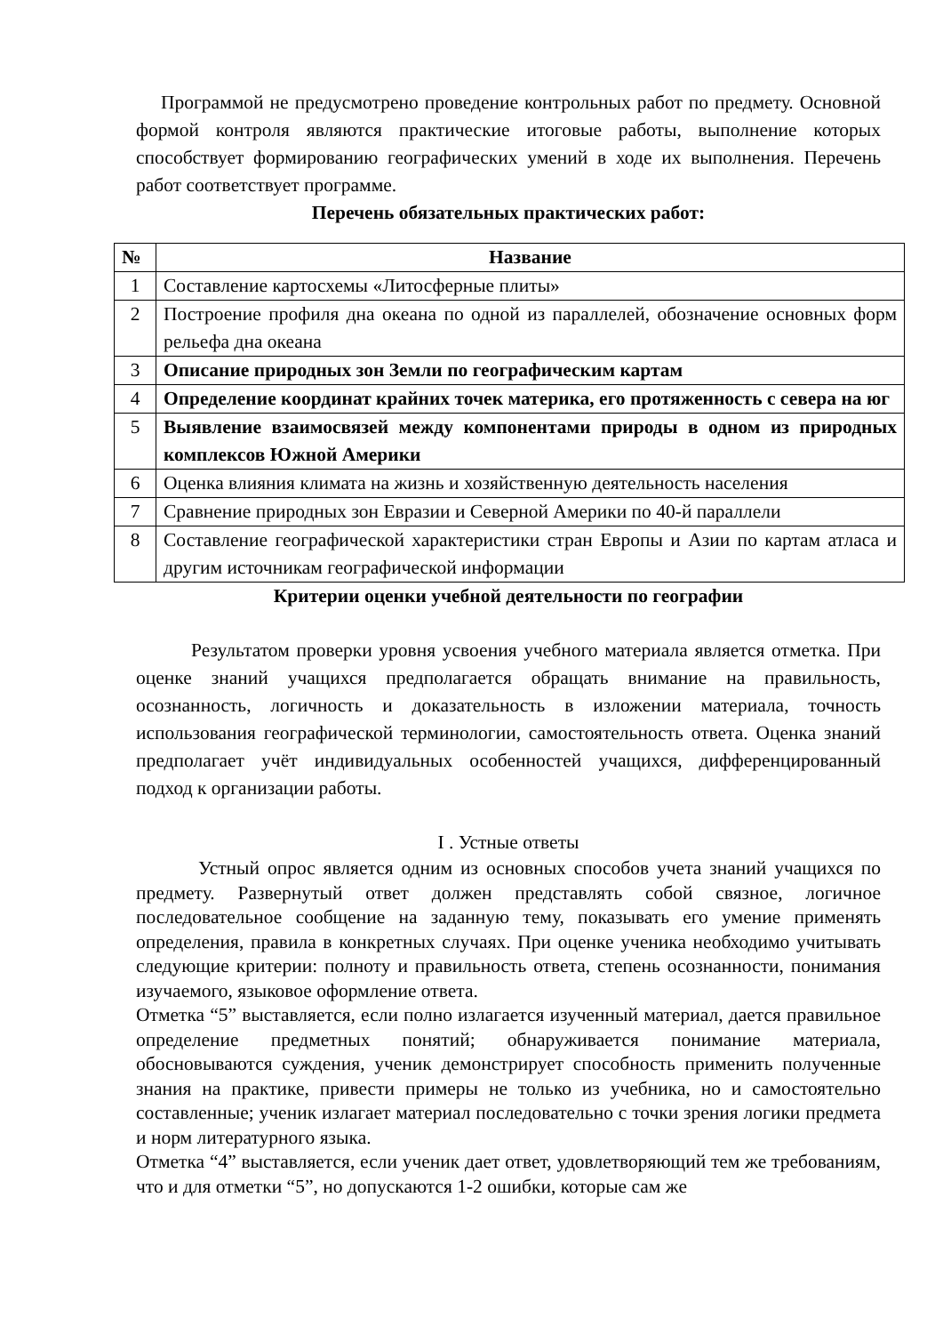Программой не предусмотрено проведение контрольных работ по предмету. Основной формой контроля являются практические итоговые работы, выполнение которых способствует формированию географических умений в ходе их выполнения. Перечень работ соответствует программе.
Перечень обязательных практических работ:
| № | Название |
| --- | --- |
| 1 | Составление картосхемы «Литосферные плиты» |
| 2 | Построение профиля дна океана по одной из параллелей, обозначение основных форм рельефа дна океана |
| 3 | Описание природных зон Земли по географическим картам |
| 4 | Определение координат крайних точек материка, его протяженность с севера на юг |
| 5 | Выявление взаимосвязей между компонентами природы в одном из природных комплексов Южной Америки |
| 6 | Оценка влияния климата на жизнь и хозяйственную деятельность населения |
| 7 | Сравнение природных зон Евразии и Северной Америки по 40-й параллели |
| 8 | Составление географической характеристики стран Европы и Азии по картам атласа и другим источникам географической информации |
Критерии оценки учебной деятельности по географии
Результатом проверки уровня усвоения учебного материала является отметка. При оценке знаний учащихся предполагается обращать внимание на правильность, осознанность, логичность и доказательность в изложении материала, точность использования географической терминологии, самостоятельность ответа. Оценка знаний предполагает учёт индивидуальных особенностей учащихся, дифференцированный подход к организации работы.
I . Устные ответы
Устный опрос является одним из основных способов учета знаний учащихся по предмету. Развернутый ответ должен представлять собой связное, логичное последовательное сообщение на заданную тему, показывать его умение применять определения, правила в конкретных случаях. При оценке ученика необходимо учитывать следующие критерии: полноту и правильность ответа, степень осознанности, понимания изучаемого, языковое оформление ответа.
Отметка “5” выставляется, если полно излагается изученный материал, дается правильное определение предметных понятий; обнаруживается понимание материала, обосновываются суждения, ученик демонстрирует способность применить полученные знания на практике, привести примеры не только из учебника, но и самостоятельно составленные; ученик излагает материал последовательно с точки зрения логики предмета и норм литературного языка.
Отметка “4” выставляется, если ученик дает ответ, удовлетворяющий тем же требованиям, что и для отметки “5”, но допускаются 1-2 ошибки, которые сам же